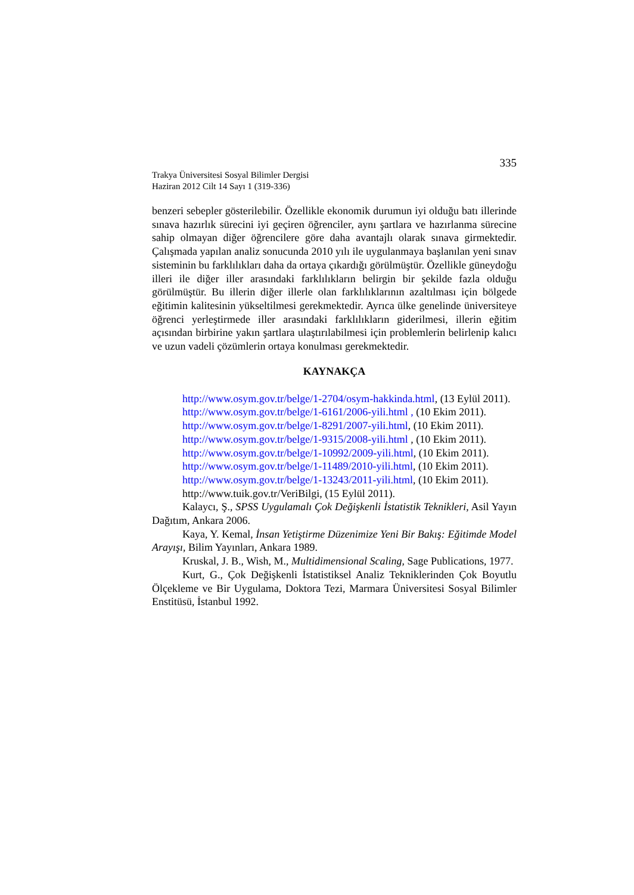335
Trakya Üniversitesi Sosyal Bilimler Dergisi
Haziran 2012 Cilt 14 Sayı 1 (319-336)
benzeri sebepler gösterilebilir. Özellikle ekonomik durumun iyi olduğu batı illerinde sınava hazırlık sürecini iyi geçiren öğrenciler, aynı şartlara ve hazırlanma sürecine sahip olmayan diğer öğrencilere göre daha avantajlı olarak sınava girmektedir. Çalışmada yapılan analiz sonucunda 2010 yılı ile uygulanmaya başlanılan yeni sınav sisteminin bu farklılıkları daha da ortaya çıkardığı görülmüştür. Özellikle güneydoğu illeri ile diğer iller arasındaki farklılıkların belirgin bir şekilde fazla olduğu görülmüştür. Bu illerin diğer illerle olan farklılıklarının azaltılması için bölgede eğitimin kalitesinin yükseltilmesi gerekmektedir. Ayrıca ülke genelinde üniversiteye öğrenci yerleştirmede iller arasındaki farklılıkların giderilmesi, illerin eğitim açısından birbirine yakın şartlara ulaştırılabilmesi için problemlerin belirlenip kalıcı ve uzun vadeli çözümlerin ortaya konulması gerekmektedir.
KAYNAKÇA
http://www.osym.gov.tr/belge/1-2704/osym-hakkinda.html, (13 Eylül 2011).
http://www.osym.gov.tr/belge/1-6161/2006-yili.html , (10 Ekim 2011).
http://www.osym.gov.tr/belge/1-8291/2007-yili.html, (10 Ekim 2011).
http://www.osym.gov.tr/belge/1-9315/2008-yili.html , (10 Ekim 2011).
http://www.osym.gov.tr/belge/1-10992/2009-yili.html, (10 Ekim 2011).
http://www.osym.gov.tr/belge/1-11489/2010-yili.html, (10 Ekim 2011).
http://www.osym.gov.tr/belge/1-13243/2011-yili.html, (10 Ekim 2011).
http://www.tuik.gov.tr/VeriBilgi, (15 Eylül 2011).
Kalaycı, Ş., SPSS Uygulamalı Çok Değişkenli İstatistik Teknikleri, Asil Yayın Dağıtım, Ankara 2006.
Kaya, Y. Kemal, İnsan Yetiştirme Düzenimize Yeni Bir Bakış: Eğitimde Model Arayışı, Bilim Yayınları, Ankara 1989.
Kruskal, J. B., Wish, M., Multidimensional Scaling, Sage Publications, 1977.
Kurt, G., Çok Değişkenli İstatistiksel Analiz Tekniklerinden Çok Boyutlu Ölçekleme ve Bir Uygulama, Doktora Tezi, Marmara Üniversitesi Sosyal Bilimler Enstitüsü, İstanbul 1992.